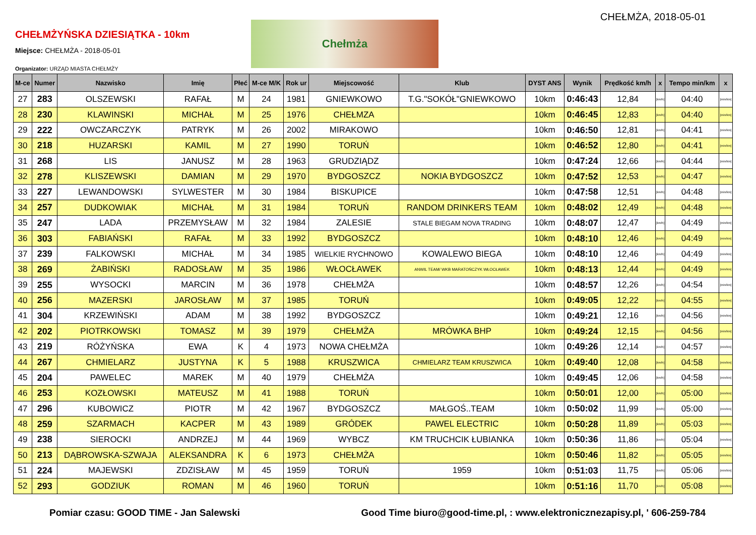CHEŁMŻA, 2018-05-01
CHEŁMŻYŃSKA DZIESIĄTKA - 10km
Miejsce: CHEŁMŻA - 2018-05-01
Organizator: URZĄD MIASTA CHEŁMŻY
Chełmża
| M-ce | Numer | Nazwisko | Imię | Płeć | M-ce M/K | Rok ur | Miejscowość | Klub | DYST ANS | Wynik | Prędkość km/h | x | Tempo min/km | x |
| --- | --- | --- | --- | --- | --- | --- | --- | --- | --- | --- | --- | --- | --- | --- |
| 27 | 283 | OLSZEWSKI | RAFAŁ | M | 24 | 1981 | GNIEWKOWO | T.G."SOKÓŁ"GNIEWKOWO | 10km | 0:46:43 | 12,84 | [km/h] | 04:40 | [min/km] |
| 28 | 230 | KLAWINSKI | MICHAŁ | M | 25 | 1976 | CHEŁMZA | | 10km | 0:46:45 | 12,83 | [km/h] | 04:40 | [min/km] |
| 29 | 222 | OWCZARCZYK | PATRYK | M | 26 | 2002 | MIRAKOWO | | 10km | 0:46:50 | 12,81 | [km/h] | 04:41 | [min/km] |
| 30 | 218 | HUZARSKI | KAMIL | M | 27 | 1990 | TORUŃ | | 10km | 0:46:52 | 12,80 | [km/h] | 04:41 | [min/km] |
| 31 | 268 | LIS | JANUSZ | M | 28 | 1963 | GRUDZIĄDZ | | 10km | 0:47:24 | 12,66 | [km/h] | 04:44 | [min/km] |
| 32 | 278 | KLISZEWSKI | DAMIAN | M | 29 | 1970 | BYDGOSZCZ | NOKIA BYDGOSZCZ | 10km | 0:47:52 | 12,53 | [km/h] | 04:47 | [min/km] |
| 33 | 227 | LEWANDOWSKI | SYLWESTER | M | 30 | 1984 | BISKUPICE | | 10km | 0:47:58 | 12,51 | [km/h] | 04:48 | [min/km] |
| 34 | 257 | DUDKOWIAK | MICHAŁ | M | 31 | 1984 | TORUŃ | RANDOM DRINKERS TEAM | 10km | 0:48:02 | 12,49 | [km/h] | 04:48 | [min/km] |
| 35 | 247 | LADA | PRZEMYSŁAW | M | 32 | 1984 | ZALESIE | STALE BIEGAM NOVA TRADING | 10km | 0:48:07 | 12,47 | [km/h] | 04:49 | [min/km] |
| 36 | 303 | FABIAŃSKI | RAFAŁ | M | 33 | 1992 | BYDGOSZCZ | | 10km | 0:48:10 | 12,46 | [km/h] | 04:49 | [min/km] |
| 37 | 239 | FALKOWSKI | MICHAŁ | M | 34 | 1985 | WIELKIE RYCHNOWO | KOWALEWO BIEGA | 10km | 0:48:10 | 12,46 | [km/h] | 04:49 | [min/km] |
| 38 | 269 | ŻABIŃSKI | RADOSŁAW | M | 35 | 1986 | WŁOCŁAWEK | ANWIL TEAM/ WKB MARATOŃCZYK WŁOCŁAWEK | 10km | 0:48:13 | 12,44 | [km/h] | 04:49 | [min/km] |
| 39 | 255 | WYSOCKI | MARCIN | M | 36 | 1978 | CHEŁMŻA | | 10km | 0:48:57 | 12,26 | [km/h] | 04:54 | [min/km] |
| 40 | 256 | MAZERSKI | JAROSŁAW | M | 37 | 1985 | TORUŃ | | 10km | 0:49:05 | 12,22 | [km/h] | 04:55 | [min/km] |
| 41 | 304 | KRZEWIŃSKI | ADAM | M | 38 | 1992 | BYDGOSZCZ | | 10km | 0:49:21 | 12,16 | [km/h] | 04:56 | [min/km] |
| 42 | 202 | PIOTRKOWSKI | TOMASZ | M | 39 | 1979 | CHEŁMŻA | MRÓWKA BHP | 10km | 0:49:24 | 12,15 | [km/h] | 04:56 | [min/km] |
| 43 | 219 | RÓŻYŃSKA | EWA | K | 4 | 1973 | NOWA CHEŁMŻA | | 10km | 0:49:26 | 12,14 | [km/h] | 04:57 | [min/km] |
| 44 | 267 | CHMIELARZ | JUSTYNA | K | 5 | 1988 | KRUSZWICA | CHMIELARZ TEAM KRUSZWICA | 10km | 0:49:40 | 12,08 | [km/h] | 04:58 | [min/km] |
| 45 | 204 | PAWELEC | MAREK | M | 40 | 1979 | CHEŁMŻA | | 10km | 0:49:45 | 12,06 | [km/h] | 04:58 | [min/km] |
| 46 | 253 | KOZŁOWSKI | MATEUSZ | M | 41 | 1988 | TORUŃ | | 10km | 0:50:01 | 12,00 | [km/h] | 05:00 | [min/km] |
| 47 | 296 | KUBOWICZ | PIOTR | M | 42 | 1967 | BYDGOSZCZ | MAŁGOŚ..TEAM | 10km | 0:50:02 | 11,99 | [km/h] | 05:00 | [min/km] |
| 48 | 259 | SZARMACH | KACPER | M | 43 | 1989 | GRÓDEK | PAWEL ELECTRIC | 10km | 0:50:28 | 11,89 | [km/h] | 05:03 | [min/km] |
| 49 | 238 | SIEROCKI | ANDRZEJ | M | 44 | 1969 | WYBCZ | KM TRUCHCIK ŁUBIANKA | 10km | 0:50:36 | 11,86 | [km/h] | 05:04 | [min/km] |
| 50 | 213 | DĄBROWSKA-SZWAJA | ALEKSANDRA | K | 6 | 1973 | CHEŁMŻA | | 10km | 0:50:46 | 11,82 | [km/h] | 05:05 | [min/km] |
| 51 | 224 | MAJEWSKI | ZDZISŁAW | M | 45 | 1959 | TORUŃ | 1959 | 10km | 0:51:03 | 11,75 | [km/h] | 05:06 | [min/km] |
| 52 | 293 | GODZIUK | ROMAN | M | 46 | 1960 | TORUŃ | | 10km | 0:51:16 | 11,70 | [km/h] | 05:08 | [min/km] |
Pomiar czasu: GOOD TIME - Jan Salewski Good Time biuro@good-time.pl, : www.elektronicznezapisy.pl, ' 606-259-784